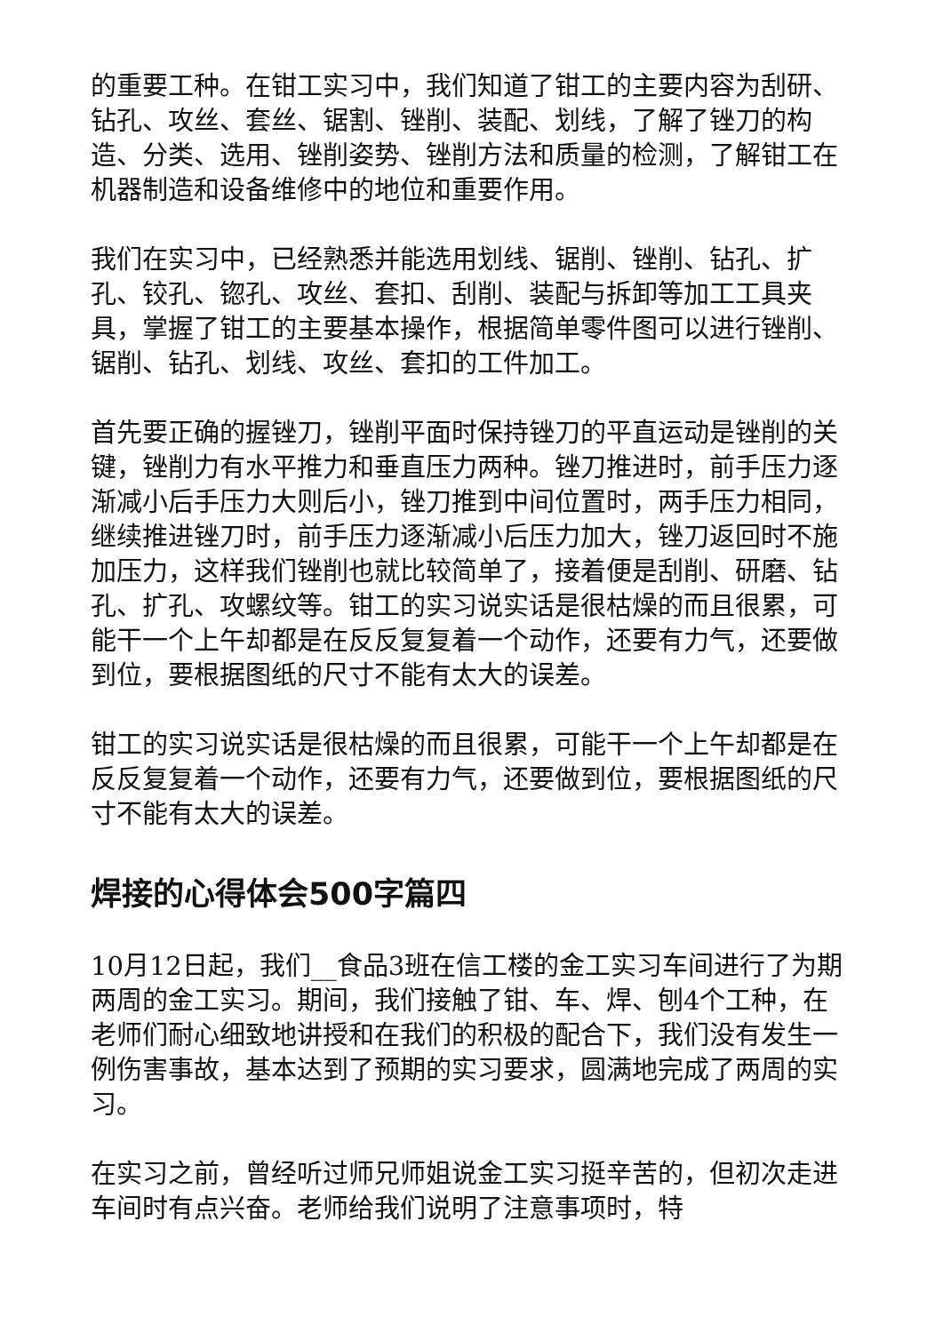的重要工种。在钳工实习中，我们知道了钳工的主要内容为刮研、钻孔、攻丝、套丝、锯割、锉削、装配、划线，了解了锉刀的构造、分类、选用、锉削姿势、锉削方法和质量的检测，了解钳工在机器制造和设备维修中的地位和重要作用。
我们在实习中，已经熟悉并能选用划线、锯削、锉削、钻孔、扩孔、铰孔、锪孔、攻丝、套扣、刮削、装配与拆卸等加工工具夹具，掌握了钳工的主要基本操作，根据简单零件图可以进行锉削、锯削、钻孔、划线、攻丝、套扣的工件加工。
首先要正确的握锉刀，锉削平面时保持锉刀的平直运动是锉削的关键，锉削力有水平推力和垂直压力两种。锉刀推进时，前手压力逐渐减小后手压力大则后小，锉刀推到中间位置时，两手压力相同，继续推进锉刀时，前手压力逐渐减小后压力加大，锉刀返回时不施加压力，这样我们锉削也就比较简单了，接着便是刮削、研磨、钻孔、扩孔、攻螺纹等。钳工的实习说实话是很枯燥的而且很累，可能干一个上午却都是在反反复复着一个动作，还要有力气，还要做到位，要根据图纸的尺寸不能有太大的误差。
钳工的实习说实话是很枯燥的而且很累，可能干一个上午却都是在反反复复着一个动作，还要有力气，还要做到位，要根据图纸的尺寸不能有太大的误差。
焊接的心得体会500字篇四
10月12日起，我们__食品3班在信工楼的金工实习车间进行了为期两周的金工实习。期间，我们接触了钳、车、焊、刨4个工种，在老师们耐心细致地讲授和在我们的积极的配合下，我们没有发生一例伤害事故，基本达到了预期的实习要求，圆满地完成了两周的实习。
在实习之前，曾经听过师兄师姐说金工实习挺辛苦的，但初次走进车间时有点兴奋。老师给我们说明了注意事项时，特